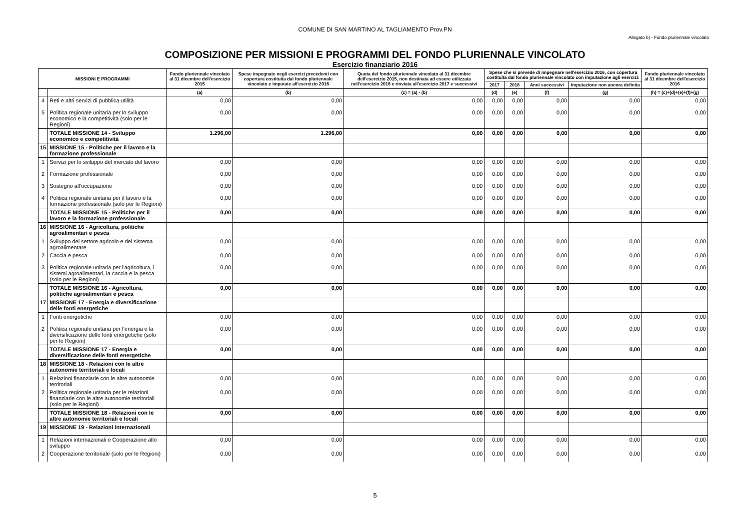COMUNE DI SAN MARTINO AL TAGLIAMENTO Prov.PN
Allegato b) - Fondo pluriennale vincolato
COMPOSIZIONE PER MISSIONI E PROGRAMMI DEL FONDO PLURIENNALE VINCOLATO
Esercizio finanziario 2016
| MISSIONI E PROGRAMMI | | Fondo pluriennale vincolato al 31 dicembre dell'esercizio 2015 | Spese impegnate negli esercizi precedenti con copertura costituita dal fondo pluriennale vincolato e imputate all'esercizio 2016 | Quota del fondo pluriennale vincolato al 31 dicembre dell'esercizio 2015, non destinata ad essere utilizzata nell'esercizio 2016 e rinviata all'esercizio 2017 e successivi | Spese che si prevede di impegnare nell'esercizio 2016, con copertura costituita dal fondo pluriennale vincolato con imputazione agli esercizi: | | | | Fondo pluriennale vincolato al 31 dicembre dell'esercizio 2016 |
| --- | --- | --- | --- | --- | --- | --- | --- | --- | --- |
| | | | | | 2017 | 2018 | Anni successivi | Imputazione non ancora definita | |
| | | (a) | (b) | (c) = (a) - (b) | (d) | (e) | (f) | (g) | (h) = (c)+(d)+(e)+(f)+(g) |
| 4 | Reti e altri servizi di pubblica utilità | 0,00 | 0,00 | 0,00 | 0,00 | 0,00 | 0,00 | 0,00 | 0,00 |
| 5 | Politica regionale unitaria per lo sviluppo economico e la competitività (solo per le Regioni) | 0,00 | 0,00 | 0,00 | 0,00 | 0,00 | 0,00 | 0,00 | 0,00 |
| | TOTALE MISSIONE 14 - Sviluppo economico e competitività | 1.296,00 | 1.296,00 | 0,00 | 0,00 | 0,00 | 0,00 | 0,00 | 0,00 |
| 15 | MISSIONE 15 - Politiche per il lavoro e la formazione professionale | | | | | | | | |
| 1 | Servizi per lo sviluppo del mercato del lavoro | 0,00 | 0,00 | 0,00 | 0,00 | 0,00 | 0,00 | 0,00 | 0,00 |
| 2 | Formazione professionale | 0,00 | 0,00 | 0,00 | 0,00 | 0,00 | 0,00 | 0,00 | 0,00 |
| 3 | Sostegno all’occupazione | 0,00 | 0,00 | 0,00 | 0,00 | 0,00 | 0,00 | 0,00 | 0,00 |
| 4 | Politica regionale unitaria per il lavoro e la formazione professionale (solo per le Regioni) | 0,00 | 0,00 | 0,00 | 0,00 | 0,00 | 0,00 | 0,00 | 0,00 |
| | TOTALE MISSIONE 15 - Politiche per il lavoro e la formazione professionale | 0,00 | 0,00 | 0,00 | 0,00 | 0,00 | 0,00 | 0,00 | 0,00 |
| 16 | MISSIONE 16 - Agricoltura, politiche agroalimentari e pesca | | | | | | | | |
| 1 | Sviluppo del settore agricolo e del sistema agroalimentare | 0,00 | 0,00 | 0,00 | 0,00 | 0,00 | 0,00 | 0,00 | 0,00 |
| 2 | Caccia e pesca | 0,00 | 0,00 | 0,00 | 0,00 | 0,00 | 0,00 | 0,00 | 0,00 |
| 3 | Politica regionale unitaria per l'agricoltura, i sistemi agroalimentari, la caccia e la pesca (solo per le Regioni) | 0,00 | 0,00 | 0,00 | 0,00 | 0,00 | 0,00 | 0,00 | 0,00 |
| | TOTALE MISSIONE 16 - Agricoltura, politiche agroalimentari e pesca | 0,00 | 0,00 | 0,00 | 0,00 | 0,00 | 0,00 | 0,00 | 0,00 |
| 17 | MISSIONE 17 - Energia e diversificazione delle fonti energetiche | | | | | | | | |
| 1 | Fonti energetiche | 0,00 | 0,00 | 0,00 | 0,00 | 0,00 | 0,00 | 0,00 | 0,00 |
| 2 | Politica regionale unitaria per l’energia e la diversificazione delle fonti energetiche (solo per le Regioni) | 0,00 | 0,00 | 0,00 | 0,00 | 0,00 | 0,00 | 0,00 | 0,00 |
| | TOTALE MISSIONE 17 - Energia e diversificazione delle fonti energetiche | 0,00 | 0,00 | 0,00 | 0,00 | 0,00 | 0,00 | 0,00 | 0,00 |
| 18 | MISSIONE 18 - Relazioni con le altre autonomie territoriali e locali | | | | | | | | |
| 1 | Relazioni finanziarie con le altre autonomie territoriali | 0,00 | 0,00 | 0,00 | 0,00 | 0,00 | 0,00 | 0,00 | 0,00 |
| 2 | Politica regionale unitaria per le relazioni finanziarie con le altre autonomie territoriali (solo per le Regioni) | 0,00 | 0,00 | 0,00 | 0,00 | 0,00 | 0,00 | 0,00 | 0,00 |
| | TOTALE MISSIONE 18 - Relazioni con le altre autonomie territoriali e locali | 0,00 | 0,00 | 0,00 | 0,00 | 0,00 | 0,00 | 0,00 | 0,00 |
| 19 | MISSIONE 19 - Relazioni internazionali | | | | | | | | |
| 1 | Relazioni internazionali e Cooperazione allo sviluppo | 0,00 | 0,00 | 0,00 | 0,00 | 0,00 | 0,00 | 0,00 | 0,00 |
| 2 | Cooperazione territoriale (solo per le Regioni) | 0,00 | 0,00 | 0,00 | 0,00 | 0,00 | 0,00 | 0,00 | 0,00 |
5